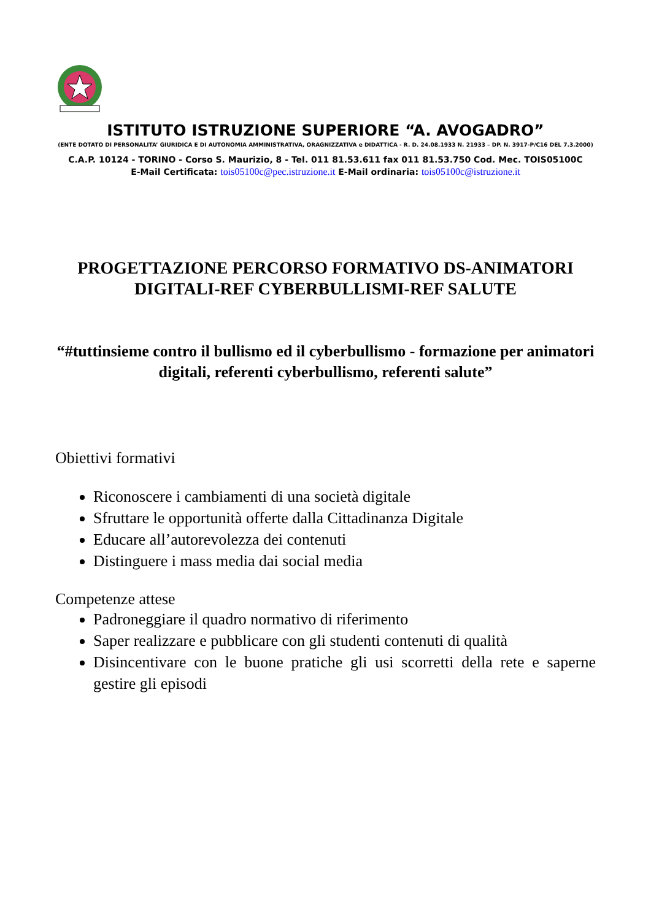ISTITUTO ISTRUZIONE SUPERIORE “A. AVOGADRO”
(ENTE DOTATO DI PERSONALITA’ GIURIDICA E DI AUTONOMIA AMMINISTRATIVA, ORAGNIZZATIVA e DIDATTICA - R. D. 24.08.1933 N. 21933 – DP. N. 3917-P/C16 DEL 7.3.2000)
C.A.P. 10124 - TORINO - Corso S. Maurizio, 8 - Tel. 011 81.53.611 fax 011 81.53.750 Cod. Mec. TOIS05100C
E-Mail Certificata: tois05100c@pec.istruzione.it E-Mail ordinaria: tois05100c@istruzione.it
PROGETTAZIONE PERCORSO FORMATIVO DS-ANIMATORI DIGITALI-REF CYBERBULLISMI-REF SALUTE
“#tuttinsieme contro il bullismo ed il cyberbullismo - formazione per animatori digitali, referenti cyberbullismo, referenti salute”
Obiettivi formativi
Riconoscere i cambiamenti di una società digitale
Sfruttare le opportunità offerte dalla Cittadinanza Digitale
Educare all’autorevolezza dei contenuti
Distinguere i mass media dai social media
Competenze attese
Padroneggiare il quadro normativo di riferimento
Saper realizzare e pubblicare con gli studenti contenuti di qualità
Disincentivare con le buone pratiche gli usi scorretti della rete e saperne gestire gli episodi